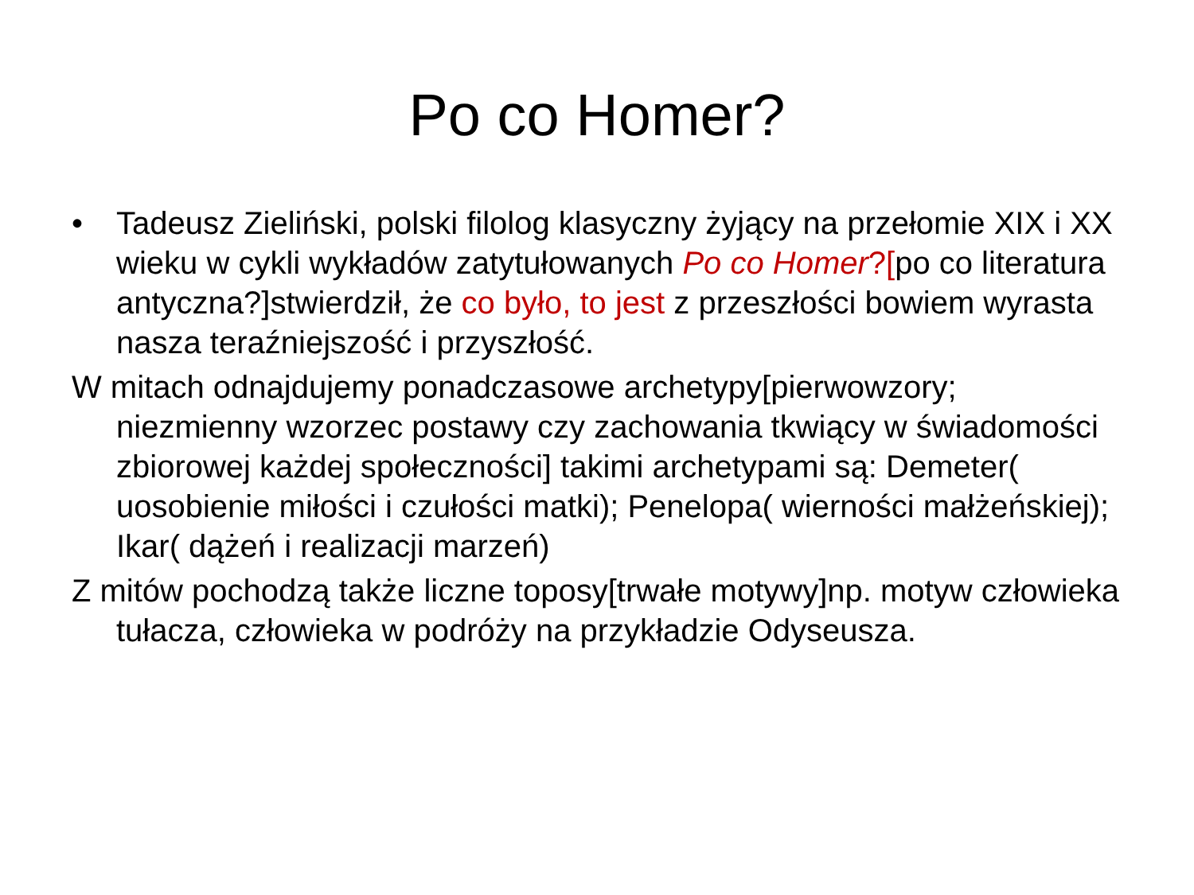Po co Homer?
• Tadeusz Zieliński, polski filolog klasyczny żyjący na przełomie XIX i XX wieku w cykli wykładów zatytułowanych Po co Homer?[po co literatura antyczna?]stwierdził, że co było, to jest z przeszłości bowiem wyrasta nasza teraźniejszość i przyszłość.
W mitach odnajdujemy ponadczasowe archetypy[pierwowzory; niezmienny wzorzec postawy czy zachowania tkwiący w świadomości zbiorowej każdej społeczności] takimi archetypami są: Demeter( uosobienie miłości i czułości matki); Penelopa( wierności małżeńskiej); Ikar( dążeń i realizacji marzeń)
Z mitów pochodzą także liczne toposy[trwałe motywy]np. motyw człowieka tułacza, człowieka w podróży na przykładzie Odyseusza.